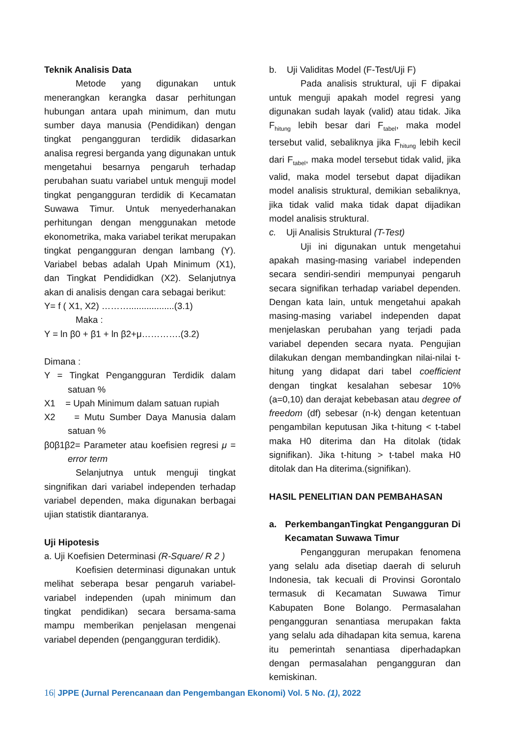Teknik Analisis Data
Metode yang digunakan untuk menerangkan kerangka dasar perhitungan hubungan antara upah minimum, dan mutu sumber daya manusia (Pendidikan) dengan tingkat pengangguran terdidik didasarkan analisa regresi berganda yang digunakan untuk mengetahui besarnya pengaruh terhadap perubahan suatu variabel untuk menguji model tingkat pengangguran terdidik di Kecamatan Suwawa Timur. Untuk menyederhanakan perhitungan dengan menggunakan metode ekonometrika, maka variabel terikat merupakan tingkat pengangguran dengan lambang (Y). Variabel bebas adalah Upah Minimum (X1), dan Tingkat Pendididkan (X2). Selanjutnya akan di analisis dengan cara sebagai berikut:
Y= f ( X1, X2) ………..................(3.1)
Maka :
Y = ln β0 + β1 + ln β2+μ………….(3.2)
Dimana :
Y = Tingkat Pengangguran Terdidik dalam satuan %
X1 = Upah Minimum dalam satuan rupiah
X2 = Mutu Sumber Daya Manusia dalam satuan %
β0β1β2= Parameter atau koefisien regresi μ = error term
Selanjutnya untuk menguji tingkat singnifikan dari variabel independen terhadap variabel dependen, maka digunakan berbagai ujian statistik diantaranya.
Uji Hipotesis
a. Uji Koefisien Determinasi (R-Square/ R 2 )
Koefisien determinasi digunakan untuk melihat seberapa besar pengaruh variabel-variabel independen (upah minimum dan tingkat pendidikan) secara bersama-sama mampu memberikan penjelasan mengenai variabel dependen (pengangguran terdidik).
b. Uji Validitas Model (F-Test/Uji F)
Pada analisis struktural, uji F dipakai untuk menguji apakah model regresi yang digunakan sudah layak (valid) atau tidak. Jika F<sub>hitung</sub> lebih besar dari F<sub>tabel</sub>, maka model tersebut valid, sebaliknya jika F<sub>hitung</sub> lebih kecil dari F<sub>tabel</sub>, maka model tersebut tidak valid, jika valid, maka model tersebut dapat dijadikan model analisis struktural, demikian sebaliknya, jika tidak valid maka tidak dapat dijadikan model analisis struktural.
c. Uji Analisis Struktural (T-Test)
Uji ini digunakan untuk mengetahui apakah masing-masing variabel independen secara sendiri-sendiri mempunyai pengaruh secara signifikan terhadap variabel dependen. Dengan kata lain, untuk mengetahui apakah masing-masing variabel independen dapat menjelaskan perubahan yang terjadi pada variabel dependen secara nyata. Pengujian dilakukan dengan membandingkan nilai-nilai t-hitung yang didapat dari tabel coefficient dengan tingkat kesalahan sebesar 10% (a=0,10) dan derajat kebebasan atau degree of freedom (df) sebesar (n-k) dengan ketentuan pengambilan keputusan Jika t-hitung < t-tabel maka H0 diterima dan Ha ditolak (tidak signifikan). Jika t-hitung > t-tabel maka H0 ditolak dan Ha diterima.(signifikan).
HASIL PENELITIAN DAN PEMBAHASAN
a. PerkembanganTingkat Pengangguran Di Kecamatan Suwawa Timur
Pengangguran merupakan fenomena yang selalu ada disetiap daerah di seluruh Indonesia, tak kecuali di Provinsi Gorontalo termasuk di Kecamatan Suwawa Timur Kabupaten Bone Bolango. Permasalahan pengangguran senantiasa merupakan fakta yang selalu ada dihadapan kita semua, karena itu pemerintah senantiasa diperhadapkan dengan permasalahan pengangguran dan kemiskinan.
16| JPPE (Jurnal Perencanaan dan Pengembangan Ekonomi) Vol. 5 No. (1), 2022